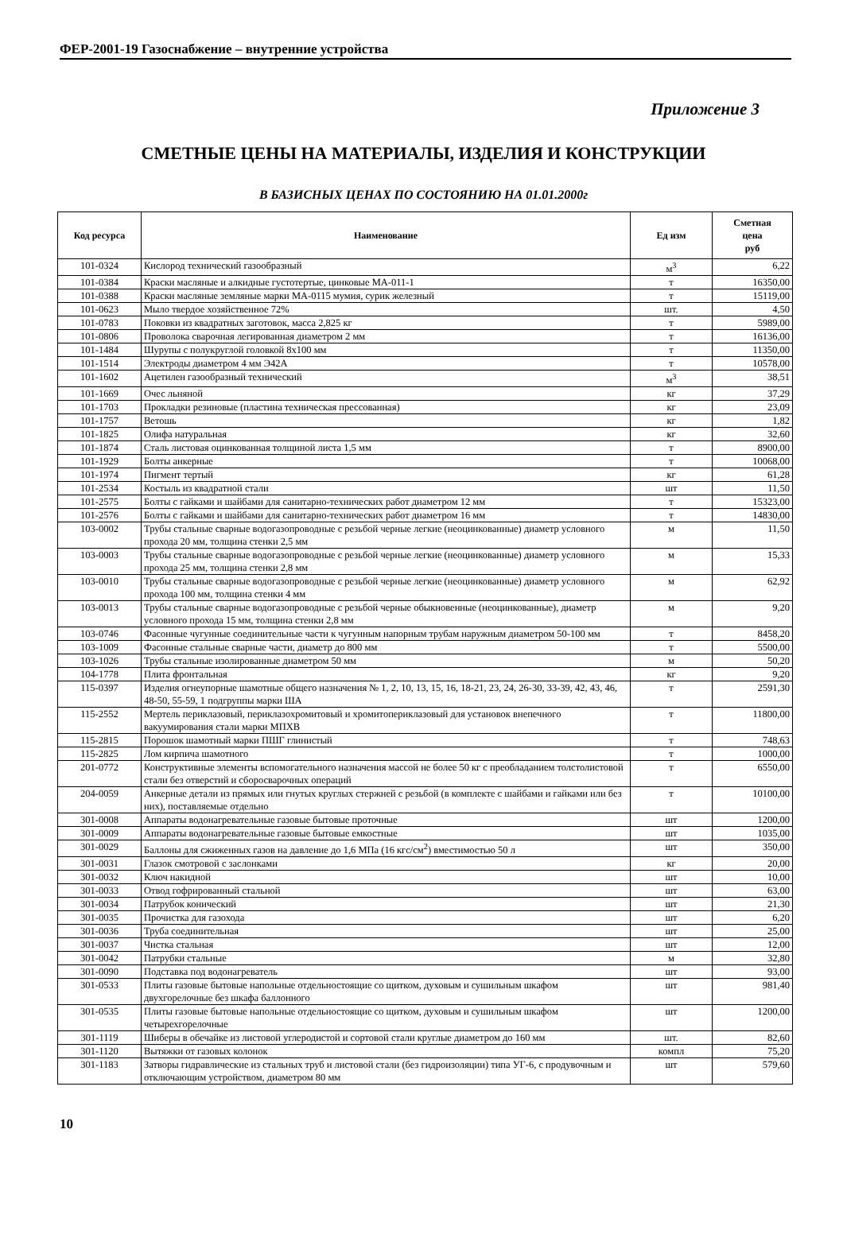ФЕР-2001-19 Газоснабжение – внутренние устройства
Приложение 3
СМЕТНЫЕ ЦЕНЫ НА МАТЕРИАЛЫ, ИЗДЕЛИЯ И КОНСТРУКЦИИ
В БАЗИСНЫХ ЦЕНАХ ПО СОСТОЯНИЮ НА 01.01.2000г
| Код ресурса | Наименование | Ед изм | Сметная цена руб |
| --- | --- | --- | --- |
| 101-0324 | Кислород технический газообразный | м<sup>3</sup> | 6,22 |
| 101-0384 | Краски масляные и алкидные густотертые, цинковые МА-011-1 | т | 16350,00 |
| 101-0388 | Краски масляные земляные марки МА-0115 мумия, сурик железный | т | 15119,00 |
| 101-0623 | Мыло твердое хозяйственное 72% | шт. | 4,50 |
| 101-0783 | Поковки из квадратных заготовок, масса 2,825 кг | т | 5989,00 |
| 101-0806 | Проволока сварочная легированная диаметром 2 мм | т | 16136,00 |
| 101-1484 | Шурупы с полукруглой головкой 8х100 мм | т | 11350,00 |
| 101-1514 | Электроды диаметром 4 мм Э42А | т | 10578,00 |
| 101-1602 | Ацетилен газообразный технический | м<sup>3</sup> | 38,51 |
| 101-1669 | Очес льняной | кг | 37,29 |
| 101-1703 | Прокладки резиновые (пластина техническая прессованная) | кг | 23,09 |
| 101-1757 | Ветошь | кг | 1,82 |
| 101-1825 | Олифа натуральная | кг | 32,60 |
| 101-1874 | Сталь листовая оцинкованная толщиной листа 1,5 мм | т | 8900,00 |
| 101-1929 | Болты анкерные | т | 10068,00 |
| 101-1974 | Пигмент тертый | кг | 61,28 |
| 101-2534 | Костыль из квадратной стали | шт | 11,50 |
| 101-2575 | Болты с гайками и шайбами для санитарно-технических работ диаметром 12 мм | т | 15323,00 |
| 101-2576 | Болты с гайками и шайбами для санитарно-технических работ диаметром 16 мм | т | 14830,00 |
| 103-0002 | Трубы стальные сварные водогазопроводные с резьбой черные легкие (неоцинкованные) диаметр условного прохода 20 мм, толщина стенки 2,5 мм | м | 11,50 |
| 103-0003 | Трубы стальные сварные водогазопроводные с резьбой черные легкие (неоцинкованные) диаметр условного прохода 25 мм, толщина стенки 2,8 мм | м | 15,33 |
| 103-0010 | Трубы стальные сварные водогазопроводные с резьбой черные легкие (неоцинкованные) диаметр условного прохода 100 мм, толщина стенки 4 мм | м | 62,92 |
| 103-0013 | Трубы стальные сварные водогазопроводные с резьбой черные обыкновенные (неоцинкованные), диаметр условного прохода 15 мм, толщина стенки 2,8 мм | м | 9,20 |
| 103-0746 | Фасонные чугунные соединительные части к чугунным напорным трубам наружным диаметром 50-100 мм | т | 8458,20 |
| 103-1009 | Фасонные стальные сварные части, диаметр до 800 мм | т | 5500,00 |
| 103-1026 | Трубы стальные изолированные диаметром 50 мм | м | 50,20 |
| 104-1778 | Плита фронтальная | кг | 9,20 |
| 115-0397 | Изделия огнеупорные шамотные общего назначения № 1, 2, 10, 13, 15, 16, 18-21, 23, 24, 26-30, 33-39, 42, 43, 46, 48-50, 55-59, 1 подгруппы марки ША | т | 2591,30 |
| 115-2552 | Мертель периклазовый, периклазохромитовый и хромитопериклазовый для установок внепечного вакуумирования стали марки МПХВ | т | 11800,00 |
| 115-2815 | Порошок шамотный марки ПШГ глинистый | т | 748,63 |
| 115-2825 | Лом кирпича шамотного | т | 1000,00 |
| 201-0772 | Конструктивные элементы вспомогательного назначения массой не более 50 кг с преобладанием толстолистовой стали без отверстий и сборосварочных операций | т | 6550,00 |
| 204-0059 | Анкерные детали из прямых или гнутых круглых стержней с резьбой (в комплекте с шайбами и гайками или без них), поставляемые отдельно | т | 10100,00 |
| 301-0008 | Аппараты водонагревательные газовые бытовые проточные | шт | 1200,00 |
| 301-0009 | Аппараты водонагревательные газовые бытовые емкостные | шт | 1035,00 |
| 301-0029 | Баллоны для сжиженных газов на давление до 1,6 МПа (16 кгс/см<sup>2</sup>) вместимостью 50 л | шт | 350,00 |
| 301-0031 | Глазок смотровой с заслонками | кг | 20,00 |
| 301-0032 | Ключ накидной | шт | 10,00 |
| 301-0033 | Отвод гофрированный стальной | шт | 63,00 |
| 301-0034 | Патрубок конический | шт | 21,30 |
| 301-0035 | Прочистка для газохода | шт | 6,20 |
| 301-0036 | Труба соединительная | шт | 25,00 |
| 301-0037 | Чистка стальная | шт | 12,00 |
| 301-0042 | Патрубки стальные | м | 32,80 |
| 301-0090 | Подставка под водонагреватель | шт | 93,00 |
| 301-0533 | Плиты газовые бытовые напольные отдельностоящие со щитком, духовым и сушильным шкафом двухгорелочные без шкафа баллонного | шт | 981,40 |
| 301-0535 | Плиты газовые бытовые напольные отдельностоящие со щитком, духовым и сушильным шкафом четырехгорелочные | шт | 1200,00 |
| 301-1119 | Шиберы в обечайке из листовой углеродистой и сортовой стали круглые диаметром до 160 мм | шт. | 82,60 |
| 301-1120 | Вытяжки от газовых колонок | компл | 75,20 |
| 301-1183 | Затворы гидравлические из стальных труб и листовой стали (без гидроизоляции) типа УГ-6, с продувочным и отключающим устройством, диаметром 80 мм | шт | 579,60 |
10